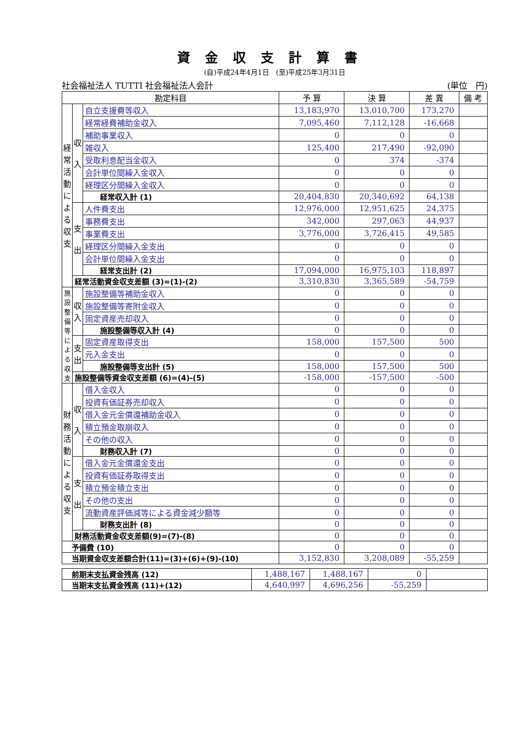資金収支計算書
(自)平成24年4月1日　(至)平成25年3月31日
社会福祉法人 TUTTI 社会福祉法人会計 (単位　円)
| 勘定科目 | | | 予 算 | 決 算 | 差 異 | 備 考 |
| --- | --- | --- | --- | --- | --- | --- |
| 経 常 活 動 に よ る 収 支 | 収 入 | 自立支援費等収入 | 13,183,970 | 13,010,700 | 173,270 | |
| | | 経常経費補助金収入 | 7,095,460 | 7,112,128 | -16,668 | |
| | | 補助事業収入 | 0 | 0 | 0 | |
| | | 雑収入 | 125,400 | 217,490 | -92,090 | |
| | | 受取利息配当金収入 | 0 | 374 | -374 | |
| | | 会計単位間繰入金収入 | 0 | 0 | 0 | |
| | | 経理区分間繰入金収入 | 0 | 0 | 0 | |
| | | 経常収入計 (1) | 20,404,830 | 20,340,692 | 64,138 | |
| | 支 出 | 人件費支出 | 12,976,000 | 12,951,625 | 24,375 | |
| | | 事務費支出 | 342,000 | 297,063 | 44,937 | |
| | | 事業費支出 | 3,776,000 | 3,726,415 | 49,585 | |
| | | 経理区分間繰入金支出 | 0 | 0 | 0 | |
| | | 会計単位間繰入金支出 | 0 | 0 | 0 | |
| | | 経常支出計 (2) | 17,094,000 | 16,975,103 | 118,897 | |
| | 経常活動資金収支差額 (3)=(1)-(2) | | 3,310,830 | 3,365,589 | -54,759 | |
| 施設整備等による収支 | 収 入 | 施設整備等補助金収入 | 0 | 0 | 0 | |
| | | 施設整備等寄附金収入 | 0 | 0 | 0 | |
| | | 固定資産売却収入 | 0 | 0 | 0 | |
| | | 施設整備等収入計 (4) | 0 | 0 | 0 | |
| | 支 出 | 固定資産取得支出 | 158,000 | 157,500 | 500 | |
| | | 元入金支出 | 0 | 0 | 0 | |
| | | 施設整備等支出計 (5) | 158,000 | 157,500 | 500 | |
| | 施設整備等資金収支差額 (6)=(4)-(5) | | -158,000 | -157,500 | -500 | |
| 財務活動による収支 | 収 入 | 借入金収入 | 0 | 0 | 0 | |
| | | 投資有価証券売却収入 | 0 | 0 | 0 | |
| | | 借入金元金償還補助金収入 | 0 | 0 | 0 | |
| | | 積立預金取崩収入 | 0 | 0 | 0 | |
| | | その他の収入 | 0 | 0 | 0 | |
| | | 財務収入計 (7) | 0 | 0 | 0 | |
| | 支 出 | 借入金元金償還金支出 | 0 | 0 | 0 | |
| | | 投資有価証券取得支出 | 0 | 0 | 0 | |
| | | 積立預金積立支出 | 0 | 0 | 0 | |
| | | その他の支出 | 0 | 0 | 0 | |
| | | 流動資産評価減等による資金減少額等 | 0 | 0 | 0 | |
| | | 財務支出計 (8) | 0 | 0 | 0 | |
| | 財務活動資金収支差額(9)=(7)-(8) | | 0 | 0 | 0 | |
| 予備費 (10) | | | 0 | 0 | 0 | |
| 当期資金収支差額合計(11)=(3)+(6)+(9)-(10) | | | 3,152,830 | 3,208,089 | -55,259 | |
| 前期末支払資金残高 (12) | 1,488,167 | 1,488,167 | 0 | |
| 当期末支払資金残高 (11)+(12) | 4,640,997 | 4,696,256 | -55,259 | |